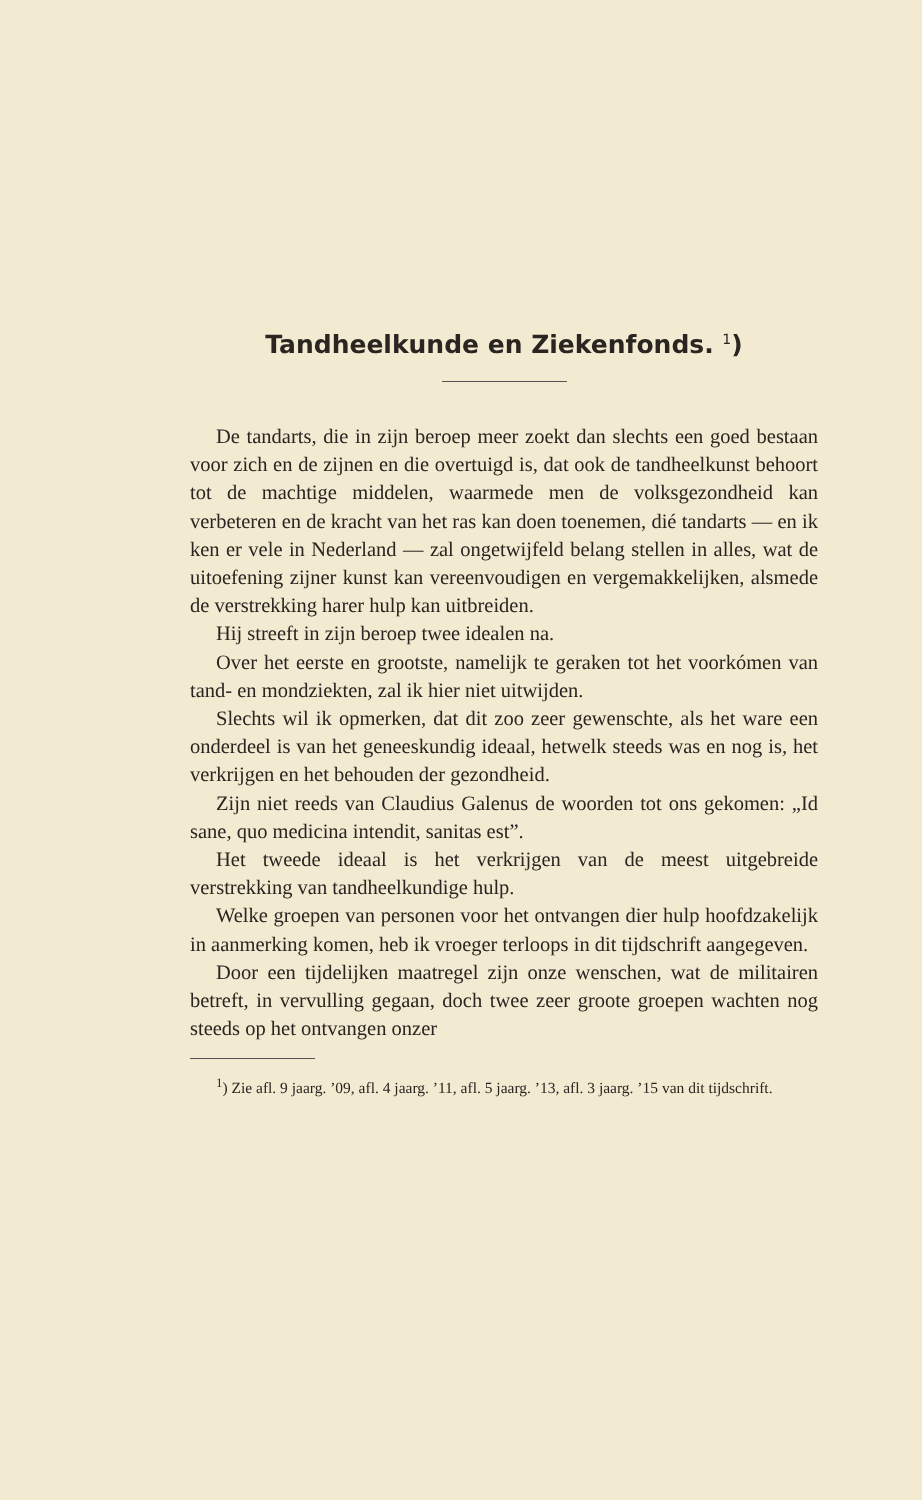Tandheelkunde en Ziekenfonds. <sup>1</sup>)
De tandarts, die in zijn beroep meer zoekt dan slechts een goed bestaan voor zich en de zijnen en die overtuigd is, dat ook de tandheelkunst behoort tot de machtige middelen, waarmede men de volksgezondheid kan verbeteren en de kracht van het ras kan doen toenemen, dié tandarts — en ik ken er vele in Nederland — zal ongetwijfeld belang stellen in alles, wat de uitoefening zijner kunst kan vereenvoudigen en vergemakkelijken, alsmede de verstrekking harer hulp kan uitbreiden.
Hij streeft in zijn beroep twee idealen na.
Over het eerste en grootste, namelijk te geraken tot het voorkómen van tand- en mondziekten, zal ik hier niet uitwijden.
Slechts wil ik opmerken, dat dit zoo zeer gewenschte, als het ware een onderdeel is van het geneeskundig ideaal, hetwelk steeds was en nog is, het verkrijgen en het behouden der gezondheid.
Zijn niet reeds van Claudius Galenus de woorden tot ons gekomen: „Id sane, quo medicina intendit, sanitas est”.
Het tweede ideaal is het verkrijgen van de meest uitgebreide verstrekking van tandheelkundige hulp.
Welke groepen van personen voor het ontvangen dier hulp hoofdzakelijk in aanmerking komen, heb ik vroeger terloops in dit tijdschrift aangegeven.
Door een tijdelijken maatregel zijn onze wenschen, wat de militairen betreft, in vervulling gegaan, doch twee zeer groote groepen wachten nog steeds op het ontvangen onzer
<sup>1</sup>) Zie afl. 9 jaarg. ’09, afl. 4 jaarg. ’11, afl. 5 jaarg. ’13, afl. 3 jaarg. ’15 van dit tijdschrift.